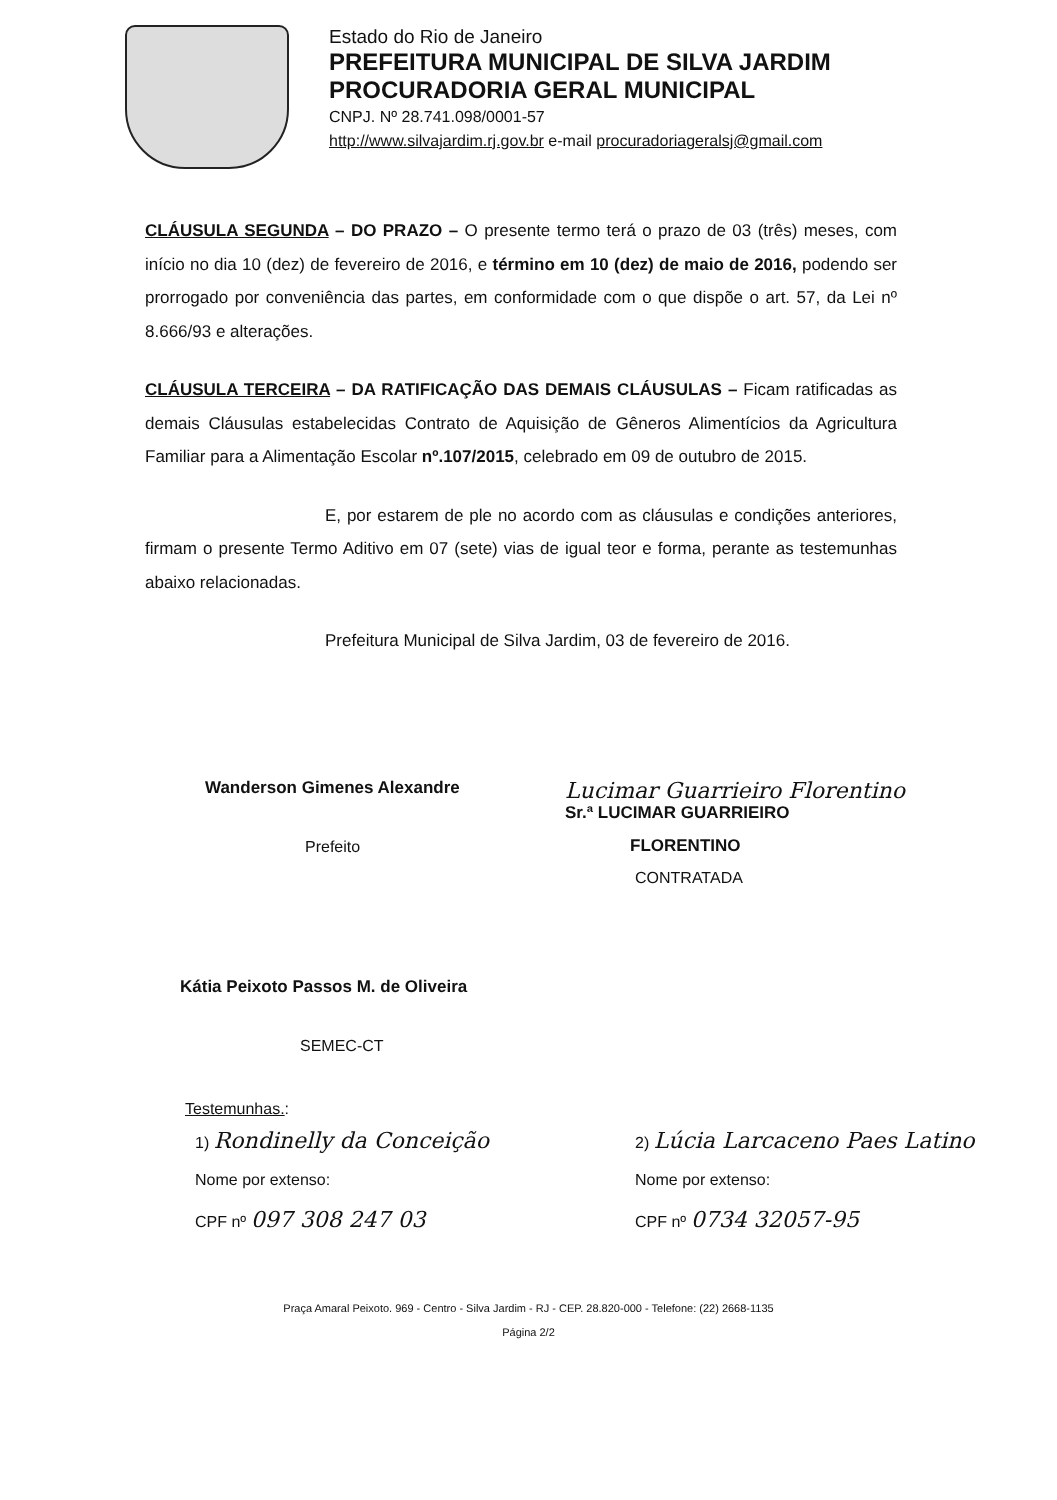Estado do Rio de Janeiro
PREFEITURA MUNICIPAL DE SILVA JARDIM
PROCURADORIA GERAL MUNICIPAL
CNPJ. Nº 28.741.098/0001-57
http://www.silvajardim.rj.gov.br e-mail procuradoriageralsj@gmail.com
CLÁUSULA SEGUNDA – DO PRAZO – O presente termo terá o prazo de 03 (três) meses, com início no dia 10 (dez) de fevereiro de 2016, e término em 10 (dez) de maio de 2016, podendo ser prorrogado por conveniência das partes, em conformidade com o que dispõe o art. 57, da Lei nº 8.666/93 e alterações.
CLÁUSULA TERCEIRA – DA RATIFICAÇÃO DAS DEMAIS CLÁUSULAS – Ficam ratificadas as demais Cláusulas estabelecidas Contrato de Aquisição de Gêneros Alimentícios da Agricultura Familiar para a Alimentação Escolar nº.107/2015, celebrado em 09 de outubro de 2015.
E, por estarem de ple no acordo com as cláusulas e condições anteriores, firmam o presente Termo Aditivo em 07 (sete) vias de igual teor e forma, perante as testemunhas abaixo relacionadas.
Prefeitura Municipal de Silva Jardim, 03 de fevereiro de 2016.
Wanderson Gimenes Alexandre
Prefeito
Lucimar Guarrieiro Florentino
Sr.ª LUCIMAR GUARRIEIRO
FLORENTINO
CONTRATADA
Kátia Peixoto Passos M. de Oliveira
SEMEC-CT
Testemunhas.:
1) Rondinelly da Conceição
Nome por extenso:
CPF nº 097 308 247 03
2) Lúcia Larcaceno Paes Latino
Nome por extenso:
CPF nº 0734 32057-95
Praça Amaral Peixoto. 969 - Centro - Silva Jardim - RJ - CEP. 28.820-000 - Telefone: (22) 2668-1135
Página 2/2